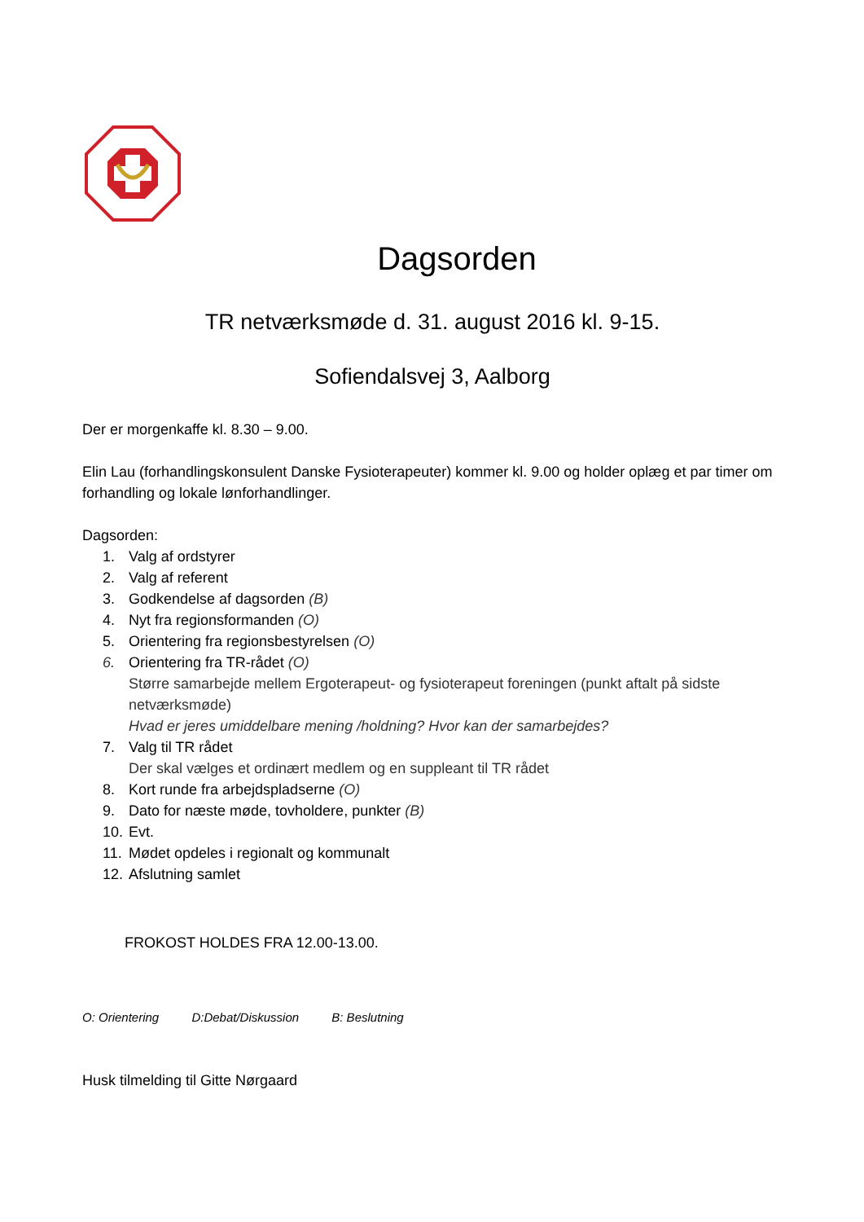Dagsorden
TR netværksmøde d. 31. august 2016 kl. 9-15.
Sofiendalsvej 3, Aalborg
Der er morgenkaffe kl. 8.30 – 9.00.
Elin Lau (forhandlingskonsulent Danske Fysioterapeuter) kommer kl. 9.00 og holder oplæg et par timer om forhandling og lokale lønforhandlinger.
Dagsorden:
1. Valg af ordstyrer
2. Valg af referent
3. Godkendelse af dagsorden (B)
4. Nyt fra regionsformanden (O)
5. Orientering fra regionsbestyrelsen (O)
6. Orientering fra TR-rådet (O)
Større samarbejde mellem Ergoterapeut- og fysioterapeut foreningen (punkt aftalt på sidste netværksmøde)
Hvad er jeres umiddelbare mening /holdning? Hvor kan der samarbejdes?
7. Valg til TR rådet
Der skal vælges et ordinært medlem og en suppleant til TR rådet
8. Kort runde fra arbejdspladserne (O)
9. Dato for næste møde, tovholdere, punkter (B)
10. Evt.
11. Mødet opdeles i regionalt og kommunalt
12. Afslutning samlet
FROKOST HOLDES FRA 12.00-13.00.
O: Orientering D:Debat/Diskussion B: Beslutning
Husk tilmelding til Gitte Nørgaard